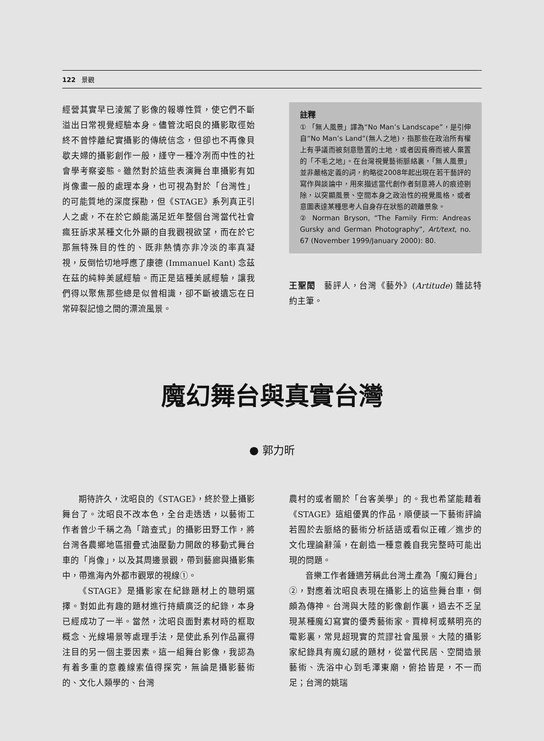122 景觀
經營其實早已淩駕了影像的報導性質，使它們不斷溢出日常視覺經驗本身。儘管沈昭良的攝影取徑始終不曾悖離紀實攝影的傳統信念，但卻也不再像貝歇夫婦的攝影創作一般，謹守一種冷冽而中性的社會學考察姿態。雖然對於這些表演舞台車攝影有如肖像畫一般的處理本身，也可視為對於「台灣性」的可能質地的深度探勘，但《STAGE》系列真正引人之處，不在於它頗能滿足近年整個台灣當代社會瘋狂訴求某種文化外顯的自我觀視欲望，而在於它那無特殊目的性的、既非熱情亦非冷淡的率真凝視，反倒恰切地呼應了康德 (Immanuel Kant) 念茲在茲的純粹美感經驗。而正是這種美感經驗，讓我們得以聚焦那些總是似曾相識，卻不斷被遺忘在日常碎裂記憶之間的漂流風景。
註釋
① 「無人風景」譯為“No Man’s Landscape”，是引伸自“No Man’s Land”(無人之地)，指那些在政治所有權上有爭議而被刻意懸置的土地，或者因貧瘠而被人棄置的「不毛之地」。在台灣視覺藝術脈絡裏，「無人風景」並非嚴格定義的詞，約略從2008年起出現在若干藝評的寫作與談論中，用來描述當代創作者刻意將人的痕迹剔除，以突顯風景、空間本身之政治性的視覺風格，或者意圖表達某種思考人自身存在狀態的疏離景象。
② Norman Bryson, “The Family Firm: Andreas Gursky and German Photography”, Art/text, no. 67 (November 1999/January 2000): 80.
王聖閎　藝評人，台灣《藝外》(Artitude) 雜誌特約主筆。
魔幻舞台與真實台灣
● 郭力昕
期待許久，沈昭良的《STAGE》，終於登上攝影舞台了。沈昭良不改本色，全台走透透，以藝術工作者曾少千稱之為「踏查式」的攝影田野工作，將台灣各農鄉地區摺疊式油壓動力開啟的移動式舞台車的「肖像」，以及其周邊景觀，帶到藝廊與攝影集中，帶進海內外都市觀眾的視線①。
《STAGE》是攝影家在紀錄題材上的聰明選擇。對如此有趣的題材進行持續廣泛的紀錄，本身已經成功了一半。當然，沈昭良面對素材時的框取概念、光線場景等處理手法，是使此系列作品贏得注目的另一個主要因素。這一組舞台影像，我認為有着多重的意義線索值得探究，無論是攝影藝術的、文化人類學的、台灣
農村的或者關於「台客美學」的。我也希望能藉着《STAGE》這組優異的作品，順便談一下藝術評論若囿於去脈絡的藝術分析話語或看似正確／進步的文化理論辭藻，在創造一種意義自我完整時可能出現的問題。
音樂工作者鍾適芳稱此台灣土產為「魔幻舞台」②，對應着沈昭良表現在攝影上的這些舞台車，倒頗為傳神。台灣與大陸的影像創作裏，過去不乏呈現某種魔幻寫實的優秀藝術家。賈樟柯或蔡明亮的電影裏，常見超現實的荒謬社會風景。大陸的攝影家紀錄具有魔幻感的題材，從當代民居、空間造景藝術、洗浴中心到毛澤東廟，俯拾皆是，不一而足；台灣的姚瑞